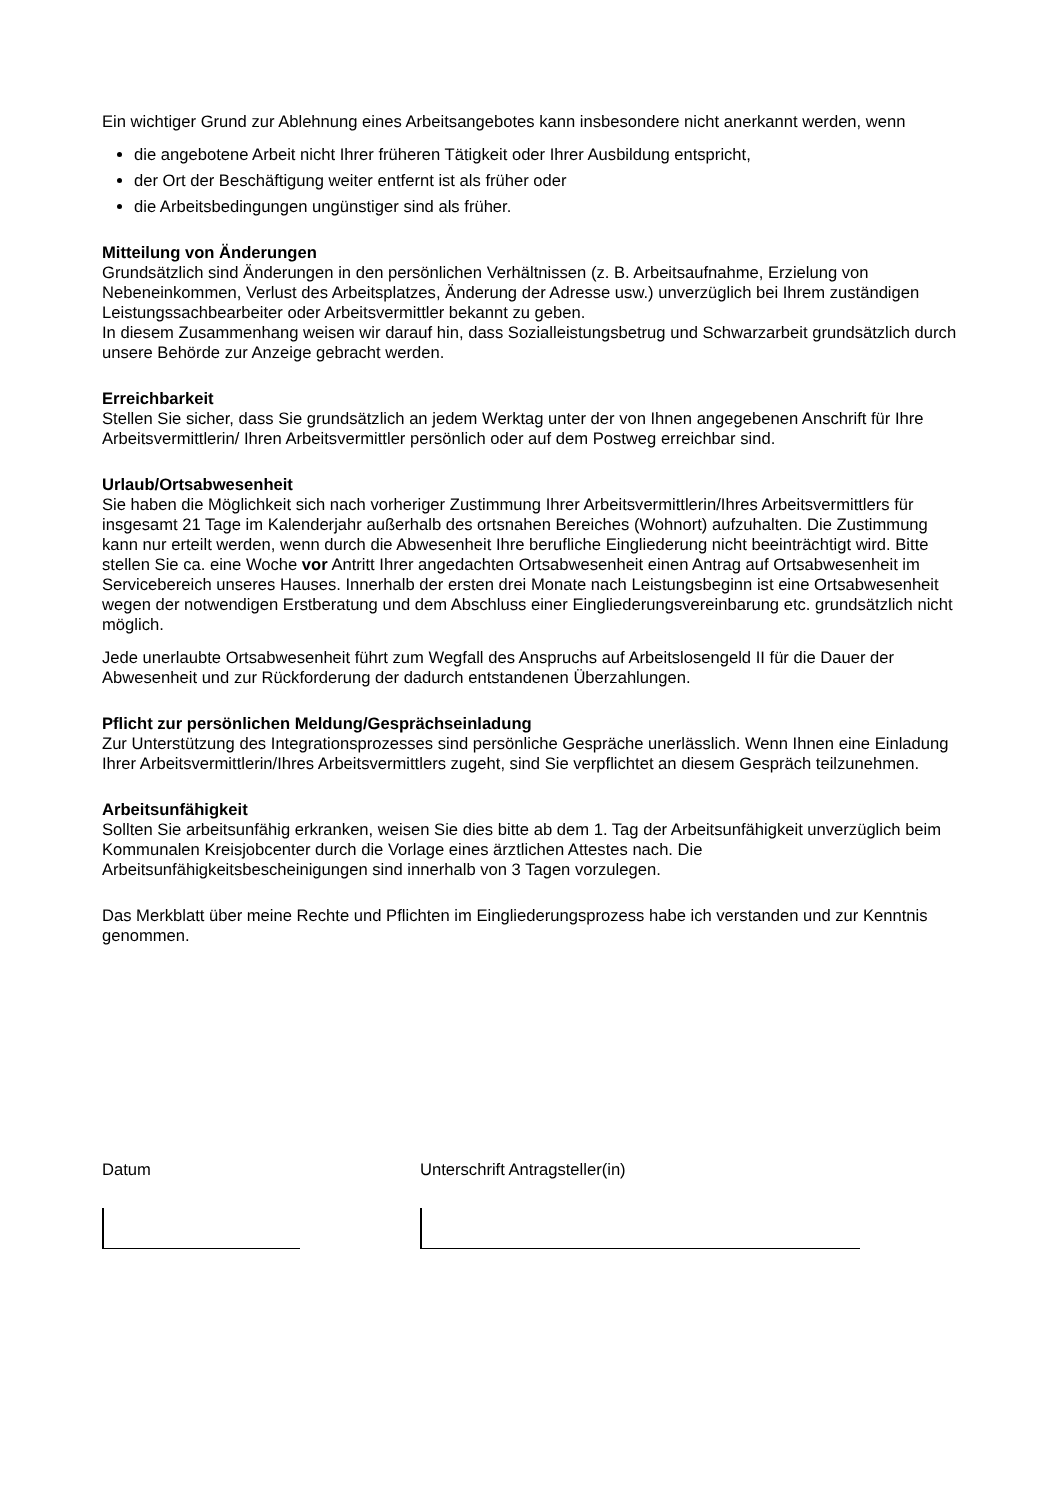Ein wichtiger Grund zur Ablehnung eines Arbeitsangebotes kann insbesondere nicht anerkannt werden, wenn
die angebotene Arbeit nicht Ihrer früheren Tätigkeit oder Ihrer Ausbildung entspricht,
der Ort der Beschäftigung weiter entfernt ist als früher oder
die Arbeitsbedingungen ungünstiger sind als früher.
Mitteilung von Änderungen
Grundsätzlich sind Änderungen in den persönlichen Verhältnissen (z. B. Arbeitsaufnahme, Erzielung von Nebeneinkommen, Verlust des Arbeitsplatzes, Änderung der Adresse usw.) unverzüglich bei Ihrem zuständigen Leistungssachbearbeiter oder Arbeitsvermittler bekannt zu geben.
In diesem Zusammenhang weisen wir darauf hin, dass Sozialleistungsbetrug und Schwarzarbeit grundsätzlich durch unsere Behörde zur Anzeige gebracht werden.
Erreichbarkeit
Stellen Sie sicher, dass Sie grundsätzlich an jedem Werktag unter der von Ihnen angegebenen Anschrift für Ihre Arbeitsvermittlerin/ Ihren Arbeitsvermittler persönlich oder auf dem Postweg erreichbar sind.
Urlaub/Ortsabwesenheit
Sie haben die Möglichkeit sich nach vorheriger Zustimmung Ihrer Arbeitsvermittlerin/Ihres Arbeitsvermittlers für insgesamt 21 Tage im Kalenderjahr außerhalb des ortsnahen Bereiches (Wohnort) aufzuhalten. Die Zustimmung kann nur erteilt werden, wenn durch die Abwesenheit Ihre berufliche Eingliederung nicht beeinträchtigt wird. Bitte stellen Sie ca. eine Woche vor Antritt Ihrer angedachten Ortsabwesenheit einen Antrag auf Ortsabwesenheit im Servicebereich unseres Hauses. Innerhalb der ersten drei Monate nach Leistungsbeginn ist eine Ortsabwesenheit wegen der notwendigen Erstberatung und dem Abschluss einer Eingliederungsvereinbarung etc. grundsätzlich nicht möglich.
Jede unerlaubte Ortsabwesenheit führt zum Wegfall des Anspruchs auf Arbeitslosengeld II für die Dauer der Abwesenheit und zur Rückforderung der dadurch entstandenen Überzahlungen.
Pflicht zur persönlichen Meldung/Gesprächseinladung
Zur Unterstützung des Integrationsprozesses sind persönliche Gespräche unerlässlich. Wenn Ihnen eine Einladung Ihrer Arbeitsvermittlerin/Ihres Arbeitsvermittlers zugeht, sind Sie verpflichtet an diesem Gespräch teilzunehmen.
Arbeitsunfähigkeit
Sollten Sie arbeitsunfähig erkranken, weisen Sie dies bitte ab dem 1. Tag der Arbeitsunfähigkeit unverzüglich beim Kommunalen Kreisjobcenter durch die Vorlage eines ärztlichen Attestes nach. Die Arbeitsunfähigkeitsbescheinigungen sind innerhalb von 3 Tagen vorzulegen.
Das Merkblatt über meine Rechte und Pflichten im Eingliederungsprozess habe ich verstanden und zur Kenntnis genommen.
Datum Unterschrift Antragsteller(in)